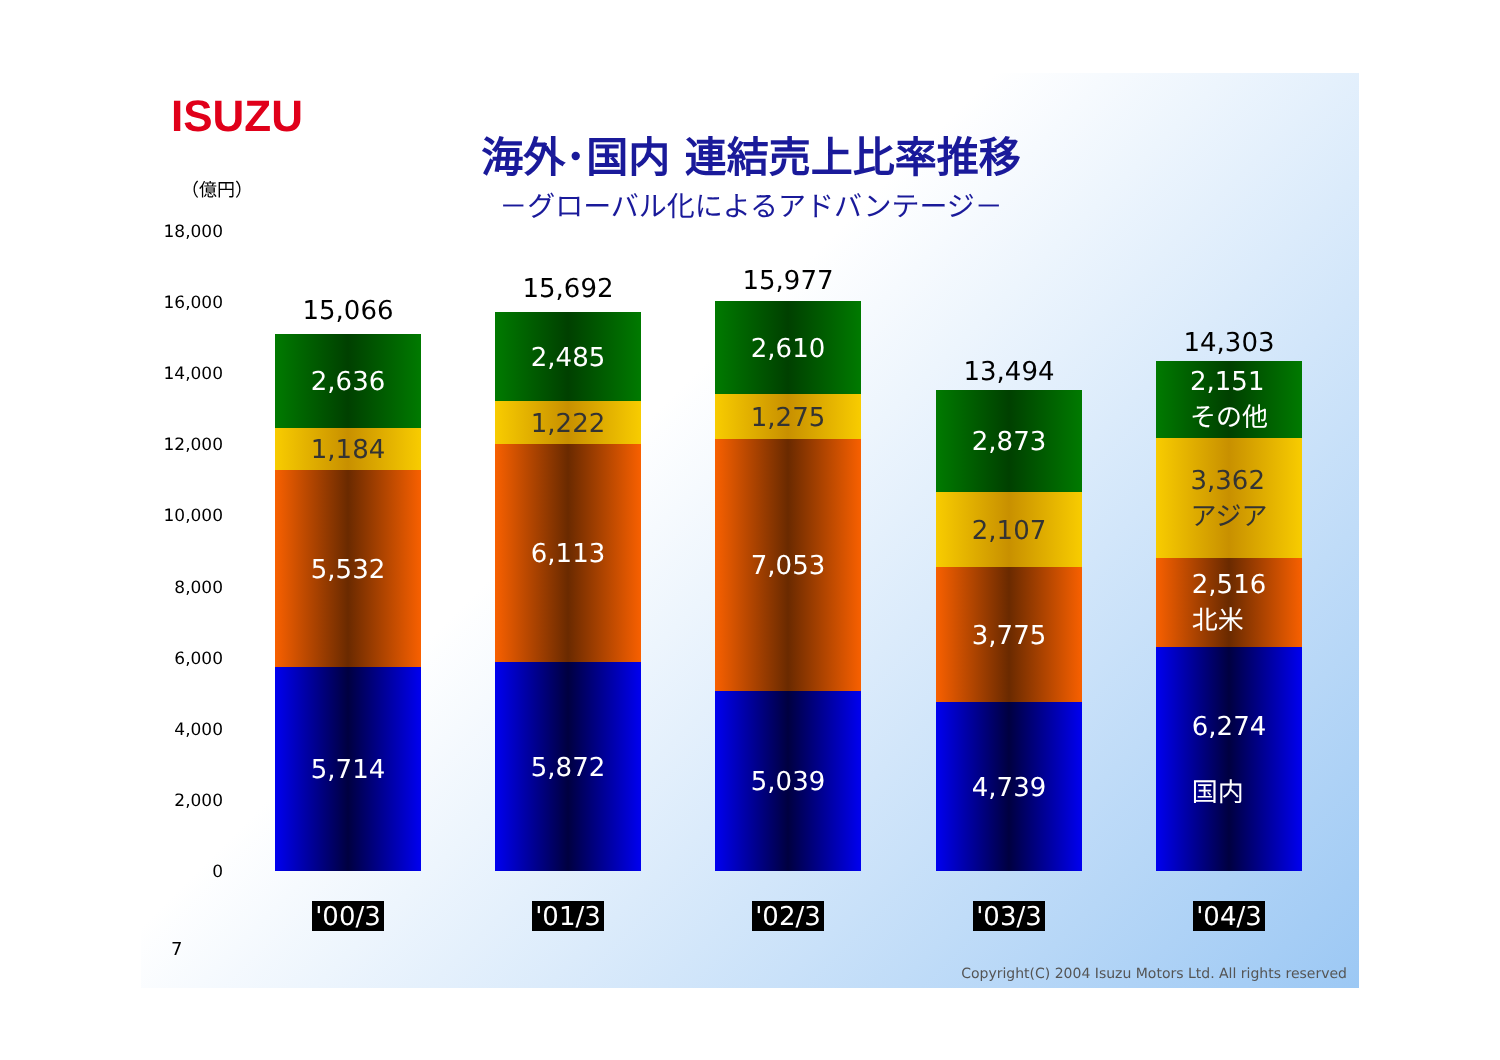ISUZU
海外･国内 連結売上比率推移
－グローバル化によるアドバンテージ－
（億円）
18,000
16,000
14,000
12,000
10,000
8,000
6,000
4,000
2,000
0
15,066
2,636
1,184
5,532
5,714
15,692
2,485
1,222
6,113
5,872
15,977
2,610
1,275
7,053
5,039
13,494
2,873
2,107
3,775
4,739
14,303
2,151
その他
3,362
アジア
2,516
北米
6,274
国内
'00/3 '01/3 '02/3 '03/3 '04/3
7
Copyright(C) 2004 Isuzu Motors Ltd. All rights reserved